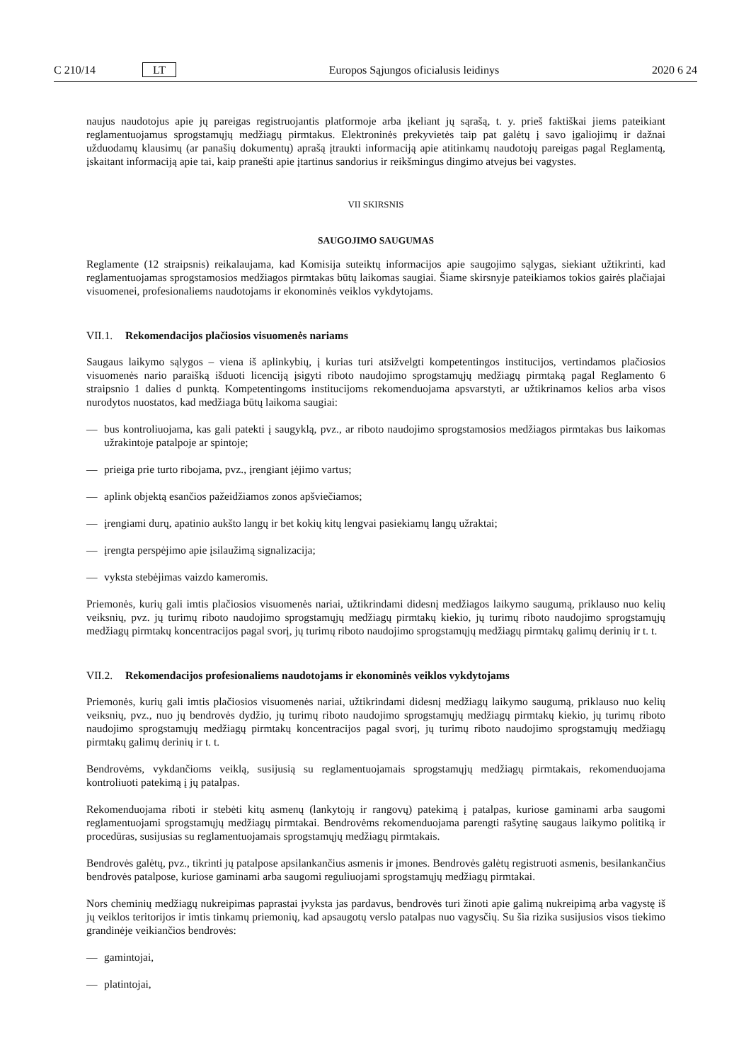C 210/14 LT Europos Sąjungos oficialusis leidinys 2020 6 24
naujus naudotojus apie jų pareigas registruojantis platformoje arba įkeliant jų sąrašą, t. y. prieš faktiškai jiems pateikiant reglamentuojamus sprogstamųjų medžiagų pirmtakus. Elektroninės prekyvietės taip pat galėtų į savo įgaliojimų ir dažnai užduodamų klausimų (ar panašių dokumentų) aprašą įtraukti informaciją apie atitinkamų naudotojų pareigas pagal Reglamentą, įskaitant informaciją apie tai, kaip pranešti apie įtartinus sandorius ir reikšmingus dingimo atvejus bei vagystes.
VII SKIRSNIS
SAUGOJIMO SAUGUMAS
Reglamente (12 straipsnis) reikalaujama, kad Komisija suteiktų informacijos apie saugojimo sąlygas, siekiant užtikrinti, kad reglamentuojamas sprogstamosios medžiagos pirmtakas būtų laikomas saugiai. Šiame skirsnyje pateikiamos tokios gairės plačiajai visuomenei, profesionaliems naudotojams ir ekonominės veiklos vykdytojams.
VII.1. Rekomendacijos plačiosios visuomenės nariams
Saugaus laikymo sąlygos – viena iš aplinkybių, į kurias turi atsižvelgti kompetentingos institucijos, vertindamos plačiosios visuomenės nario paraišką išduoti licenciją įsigyti riboto naudojimo sprogstamųjų medžiagų pirmtaką pagal Reglamento 6 straipsnio 1 dalies d punktą. Kompetentingoms institucijoms rekomenduojama apsvarstyti, ar užtikrinamos kelios arba visos nurodytos nuostatos, kad medžiaga būtų laikoma saugiai:
— bus kontroliuojama, kas gali patekti į saugyklą, pvz., ar riboto naudojimo sprogstamosios medžiagos pirmtakas bus laikomas užrakintoje patalpoje ar spintoje;
— prieiga prie turto ribojama, pvz., įrengiant įėjimo vartus;
— aplink objektą esančios pažeidžiamos zonos apšviečiamos;
— įrengiami durų, apatinio aukšto langų ir bet kokių kitų lengvai pasiekiamų langų užraktai;
— įrengta perspėjimo apie įsilaužimą signalizacija;
— vyksta stebėjimas vaizdo kameromis.
Priemonės, kurių gali imtis plačiosios visuomenės nariai, užtikrindami didesnį medžiagos laikymo saugumą, priklauso nuo kelių veiksnių, pvz. jų turimų riboto naudojimo sprogstamųjų medžiagų pirmtakų kiekio, jų turimų riboto naudojimo sprogstamųjų medžiagų pirmtakų koncentracijos pagal svorį, jų turimų riboto naudojimo sprogstamųjų medžiagų pirmtakų galimų derinių ir t. t.
VII.2. Rekomendacijos profesionaliems naudotojams ir ekonominės veiklos vykdytojams
Priemonės, kurių gali imtis plačiosios visuomenės nariai, užtikrindami didesnį medžiagų laikymo saugumą, priklauso nuo kelių veiksnių, pvz., nuo jų bendrovės dydžio, jų turimų riboto naudojimo sprogstamųjų medžiagų pirmtakų kiekio, jų turimų riboto naudojimo sprogstamųjų medžiagų pirmtakų koncentracijos pagal svorį, jų turimų riboto naudojimo sprogstamųjų medžiagų pirmtakų galimų derinių ir t. t.
Bendrovėms, vykdančioms veiklą, susijusią su reglamentuojamais sprogstamųjų medžiagų pirmtakais, rekomenduojama kontroliuoti patekimą į jų patalpas.
Rekomenduojama riboti ir stebėti kitų asmenų (lankytojų ir rangovų) patekimą į patalpas, kuriose gaminami arba saugomi reglamentuojami sprogstamųjų medžiagų pirmtakai. Bendrovėms rekomenduojama parengti rašytinę saugaus laikymo politiką ir procedūras, susijusias su reglamentuojamais sprogstamųjų medžiagų pirmtakais.
Bendrovės galėtų, pvz., tikrinti jų patalpose apsilankančius asmenis ir įmones. Bendrovės galėtų registruoti asmenis, besilankančius bendrovės patalpose, kuriose gaminami arba saugomi reguliuojami sprogstamųjų medžiagų pirmtakai.
Nors cheminių medžiagų nukreipimas paprastai įvyksta jas pardavus, bendrovės turi žinoti apie galimą nukreipimą arba vagystę iš jų veiklos teritorijos ir imtis tinkamų priemonių, kad apsaugotų verslo patalpas nuo vagysčių. Su šia rizika susijusios visos tiekimo grandinėje veikiančios bendrovės:
— gamintojai,
— platintojai,